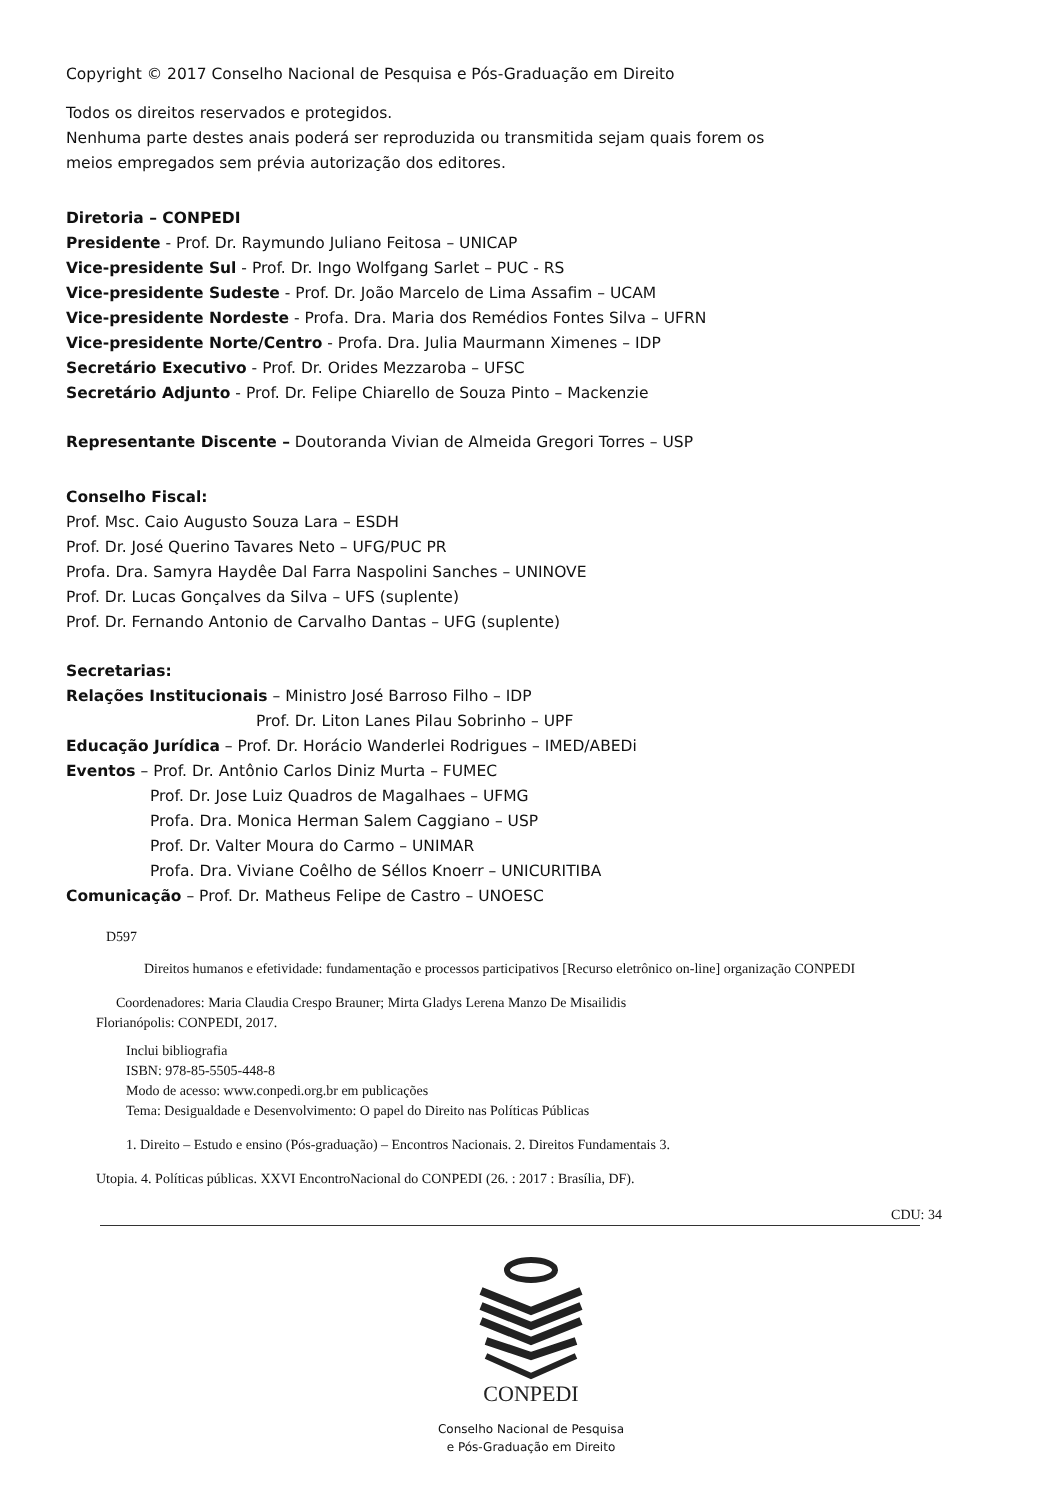Copyright © 2017 Conselho Nacional de Pesquisa e Pós-Graduação em Direito
Todos os direitos reservados e protegidos.
Nenhuma parte destes anais poderá ser reproduzida ou transmitida sejam quais forem os
meios empregados sem prévia autorização dos editores.
Diretoria – CONPEDI
Presidente - Prof. Dr. Raymundo Juliano Feitosa – UNICAP
Vice-presidente Sul - Prof. Dr. Ingo Wolfgang Sarlet – PUC - RS
Vice-presidente Sudeste - Prof. Dr. João Marcelo de Lima Assafim – UCAM
Vice-presidente Nordeste - Profa. Dra. Maria dos Remédios Fontes Silva – UFRN
Vice-presidente Norte/Centro - Profa. Dra. Julia Maurmann Ximenes – IDP
Secretário Executivo - Prof. Dr. Orides Mezzaroba – UFSC
Secretário Adjunto - Prof. Dr. Felipe Chiarello de Souza Pinto – Mackenzie
Representante Discente – Doutoranda Vivian de Almeida Gregori Torres – USP
Conselho Fiscal:
Prof. Msc. Caio Augusto Souza Lara – ESDH
Prof. Dr. José Querino Tavares Neto – UFG/PUC PR
Profa. Dra. Samyra Haydêe Dal Farra Naspolini Sanches – UNINOVE
Prof. Dr. Lucas Gonçalves da Silva – UFS (suplente)
Prof. Dr. Fernando Antonio de Carvalho Dantas – UFG (suplente)
Secretarias:
Relações Institucionais – Ministro José Barroso Filho – IDP
Prof. Dr. Liton Lanes Pilau Sobrinho – UPF
Educação Jurídica – Prof. Dr. Horácio Wanderlei Rodrigues – IMED/ABEDi
Eventos – Prof. Dr. Antônio Carlos Diniz Murta – FUMEC
Prof. Dr. Jose Luiz Quadros de Magalhaes – UFMG
Profa. Dra. Monica Herman Salem Caggiano – USP
Prof. Dr. Valter Moura do Carmo – UNIMAR
Profa. Dra. Viviane Coêlho de Séllos Knoerr – UNICURITIBA
Comunicação – Prof. Dr. Matheus Felipe de Castro – UNOESC
D597
Direitos humanos e efetividade: fundamentação e processos participativos [Recurso eletrônico on-line] organização CONPEDI
Coordenadores: Maria Claudia Crespo Brauner; Mirta Gladys Lerena Manzo De Misailidis
Florianópolis: CONPEDI, 2017.
Inclui bibliografia
ISBN: 978-85-5505-448-8
Modo de acesso: www.conpedi.org.br em publicações
Tema: Desigualdade e Desenvolvimento: O papel do Direito nas Políticas Públicas
1. Direito – Estudo e ensino (Pós-graduação) – Encontros Nacionais. 2. Direitos Fundamentais 3.
Utopia. 4. Políticas públicas. XXVI EncontroNacional do CONPEDI (26. : 2017 : Brasília, DF).
CDU: 34
CONPEDI
Conselho Nacional de Pesquisa
e Pós-Graduação em Direito